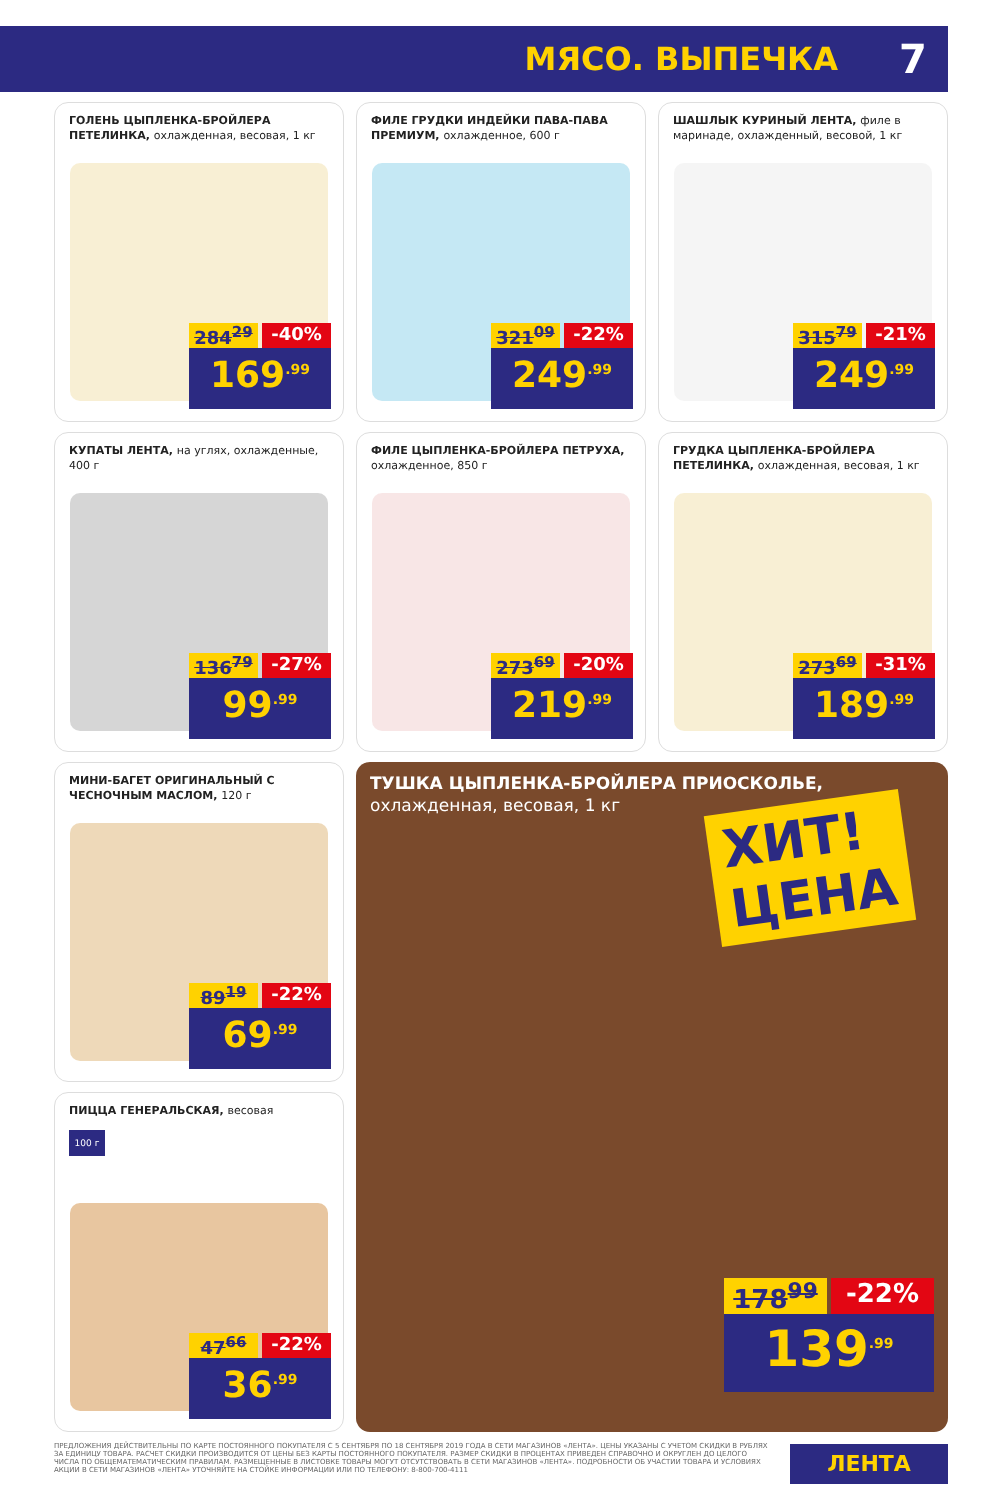МЯСО. ВЫПЕЧКА 7
ГОЛЕНЬ ЦЫПЛЕНКА-БРОЙЛЕРА ПЕТЕЛИНКА, охлажденная, весовая, 1 кг
284<sup>29</sup> -40%
169<sup>.99</sup>
ФИЛЕ ГРУДКИ ИНДЕЙКИ ПАВА-ПАВА ПРЕМИУМ, охлажденное, 600 г
321<sup>09</sup> -22%
249<sup>.99</sup>
ШАШЛЫК КУРИНЫЙ ЛЕНТА, филе в маринаде, охлажденный, весовой, 1 кг
315<sup>79</sup> -21%
249<sup>.99</sup>
КУПАТЫ ЛЕНТА, на углях, охлажденные, 400 г
136<sup>79</sup> -27%
99<sup>.99</sup>
ФИЛЕ ЦЫПЛЕНКА-БРОЙЛЕРА ПЕТРУХА, охлажденное, 850 г
273<sup>69</sup> -20%
219<sup>.99</sup>
ГРУДКА ЦЫПЛЕНКА-БРОЙЛЕРА ПЕТЕЛИНКА, охлажденная, весовая, 1 кг
273<sup>69</sup> -31%
189<sup>.99</sup>
МИНИ-БАГЕТ ОРИГИНАЛЬНЫЙ С ЧЕСНОЧНЫМ МАСЛОМ, 120 г
89<sup>19</sup> -22%
69<sup>.99</sup>
ПИЦЦА ГЕНЕРАЛЬСКАЯ, весовая
100 г
47<sup>66</sup> -22%
36<sup>.99</sup>
ТУШКА ЦЫПЛЕНКА-БРОЙЛЕРА ПРИОСКОЛЬЕ, охлажденная, весовая, 1 кг
ХИТ!
ЦЕНА
178<sup>99</sup> -22%
139<sup>.99</sup>
ПРЕДЛОЖЕНИЯ ДЕЙСТВИТЕЛЬНЫ ПО КАРТЕ ПОСТОЯННОГО ПОКУПАТЕЛЯ С 5 СЕНТЯБРЯ ПО 18 СЕНТЯБРЯ 2019 ГОДА В СЕТИ МАГАЗИНОВ «ЛЕНТА». ЦЕНЫ УКАЗАНЫ С УЧЕТОМ СКИДКИ В РУБЛЯХ ЗА ЕДИНИЦУ ТОВАРА. РАСЧЕТ СКИДКИ ПРОИЗВОДИТСЯ ОТ ЦЕНЫ БЕЗ КАРТЫ ПОСТОЯННОГО ПОКУПАТЕЛЯ. РАЗМЕР СКИДКИ В ПРОЦЕНТАХ ПРИВЕДЕН СПРАВОЧНО И ОКРУГЛЕН ДО ЦЕЛОГО ЧИСЛА ПО ОБЩЕМАТЕМАТИЧЕСКИМ ПРАВИЛАМ. РАЗМЕЩЕННЫЕ В ЛИСТОВКЕ ТОВАРЫ МОГУТ ОТСУТСТВОВАТЬ В СЕТИ МАГАЗИНОВ «ЛЕНТА». ПОДРОБНОСТИ ОБ УЧАСТИИ ТОВАРА И УСЛОВИЯХ АКЦИИ В СЕТИ МАГАЗИНОВ «ЛЕНТА» УТОЧНЯЙТЕ НА СТОЙКЕ ИНФОРМАЦИИ ИЛИ ПО ТЕЛЕФОНУ: 8-800-700-4111
ЛЕНТА